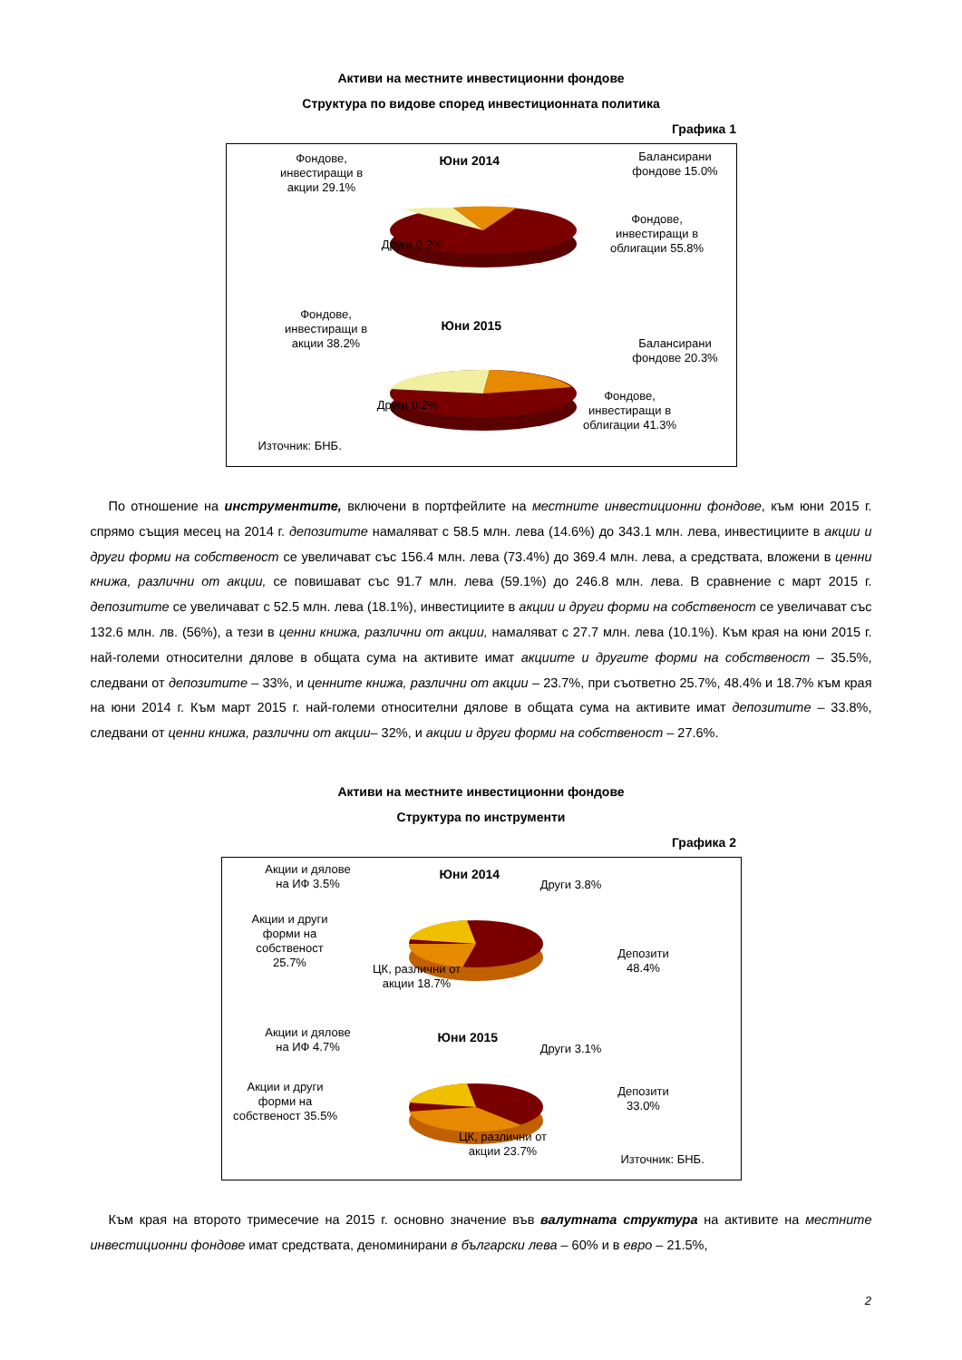Активи на местните инвестиционни фондове
Структура по видове според инвестиционната политика
Графика 1
Юни 2014
Фондове, инвестиращи в акции 29.1%
Балансирани фондове 15.0%
Фондове, инвестиращи в облигации 55.8%
Други 0.2%
Юни 2015
Фондове, инвестиращи в акции 38.2%
Балансирани фондове 20.3%
Фондове, инвестиращи в облигации 41.3%
Други 0.2%
Източник: БНБ.
По отношение на инструментите, включени в портфейлите на местните инвестиционни фондове, към юни 2015 г. спрямо същия месец на 2014 г. депозитите намаляват с 58.5 млн. лева (14.6%) до 343.1 млн. лева, инвестициите в акции и други форми на собственост се увеличават със 156.4 млн. лева (73.4%) до 369.4 млн. лева, а средствата, вложени в ценни книжа, различни от акции, се повишават със 91.7 млн. лева (59.1%) до 246.8 млн. лева. В сравнение с март 2015 г. депозитите се увеличават с 52.5 млн. лева (18.1%), инвестициите в акции и други форми на собственост се увеличават със 132.6 млн. лв. (56%), а тези в ценни книжа, различни от акции, намаляват с 27.7 млн. лева (10.1%). Към края на юни 2015 г. най-големи относителни дялове в общата сума на активите имат акциите и другите форми на собственост – 35.5%, следвани от депозитите – 33%, и ценните книжа, различни от акции – 23.7%, при съответно 25.7%, 48.4% и 18.7% към края на юни 2014 г. Към март 2015 г. най-големи относителни дялове в общата сума на активите имат депозитите – 33.8%, следвани от ценни книжа, различни от акции– 32%, и акции и други форми на собственост – 27.6%.
Активи на местните инвестиционни фондове
Структура по инструменти
Графика 2
Юни 2014
Акции и дялове на ИФ 3.5%
Други 3.8%
Акции и други форми на собственост 25.7%
Депозити 48.4%
ЦК, различни от акции 18.7%
Юни 2015
Акции и дялове на ИФ 4.7%
Други 3.1%
Акции и други форми на собственост 35.5%
Депозити 33.0%
ЦК, различни от акции 23.7%
Източник: БНБ.
Към края на второто тримесечие на 2015 г. основно значение във валутната структура на активите на местните инвестиционни фондове имат средствата, деноминирани в български лева – 60% и в евро – 21.5%,
2